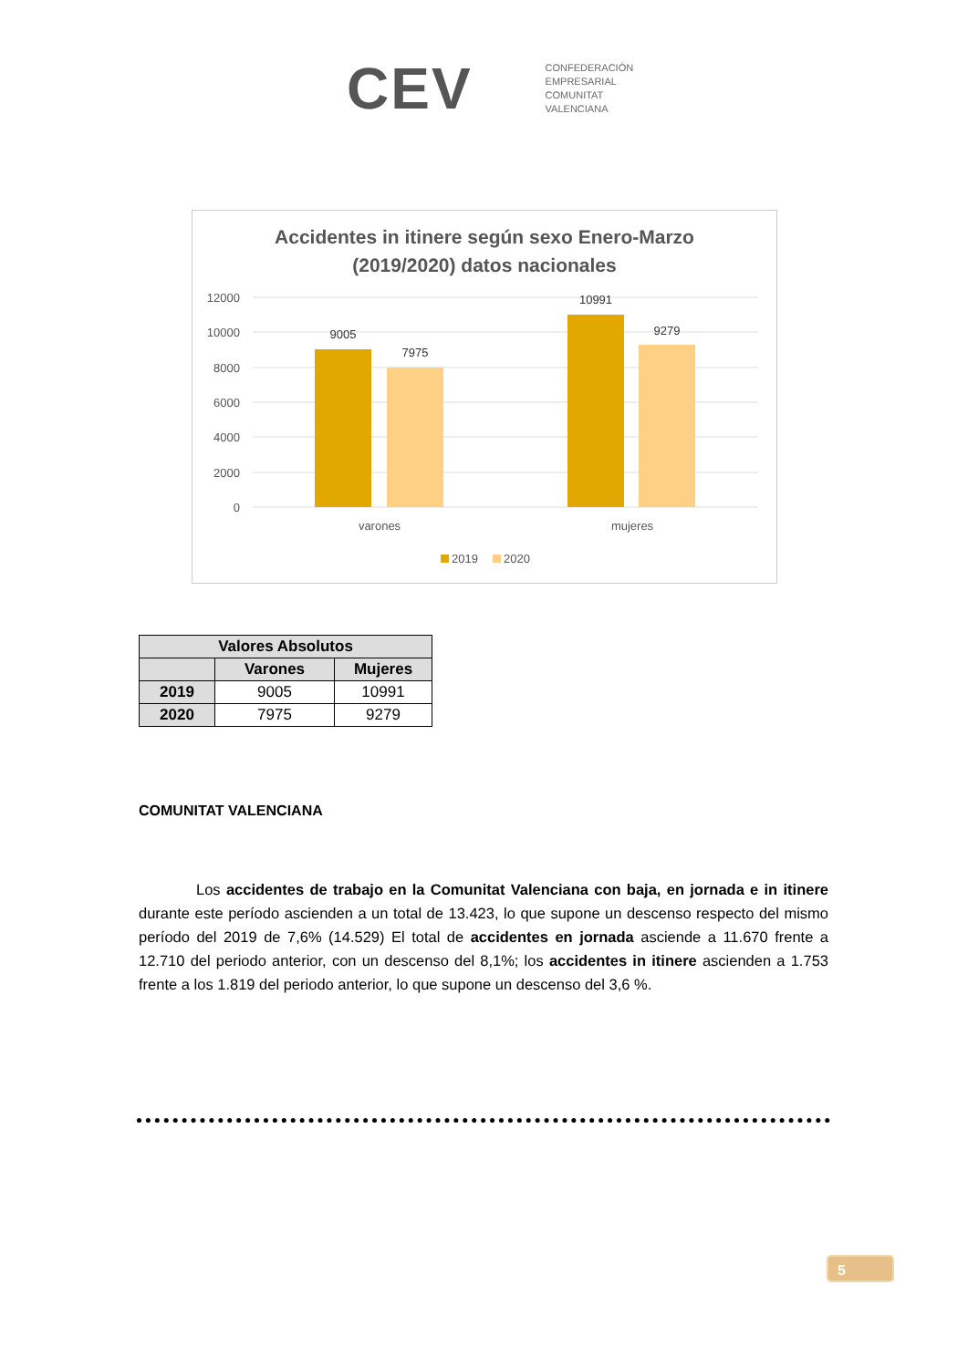CEV
CONFEDERACIÓN
EMPRESARIAL
COMUNITAT
VALENCIANA
Accidentes in itinere según sexo Enero-Marzo
(2019/2020) datos nacionales
12000
10000
8000
6000
4000
2000
0
9005
7975
10991
9279
varones
mujeres
2019
2020
| Valores Absolutos | | |
| --- | --- | --- |
| | Varones | Mujeres |
| 2019 | 9005 | 10991 |
| 2020 | 7975 | 9279 |
COMUNITAT VALENCIANA
Los accidentes de trabajo en la Comunitat Valenciana con baja, en jornada e in itinere durante este período ascienden a un total de 13.423, lo que supone un descenso respecto del mismo período del 2019 de 7,6% (14.529) El total de accidentes en jornada asciende a 11.670 frente a 12.710 del periodo anterior, con un descenso del 8,1%; los accidentes in itinere ascienden a 1.753 frente a los 1.819 del periodo anterior, lo que supone un descenso del 3,6 %.
5